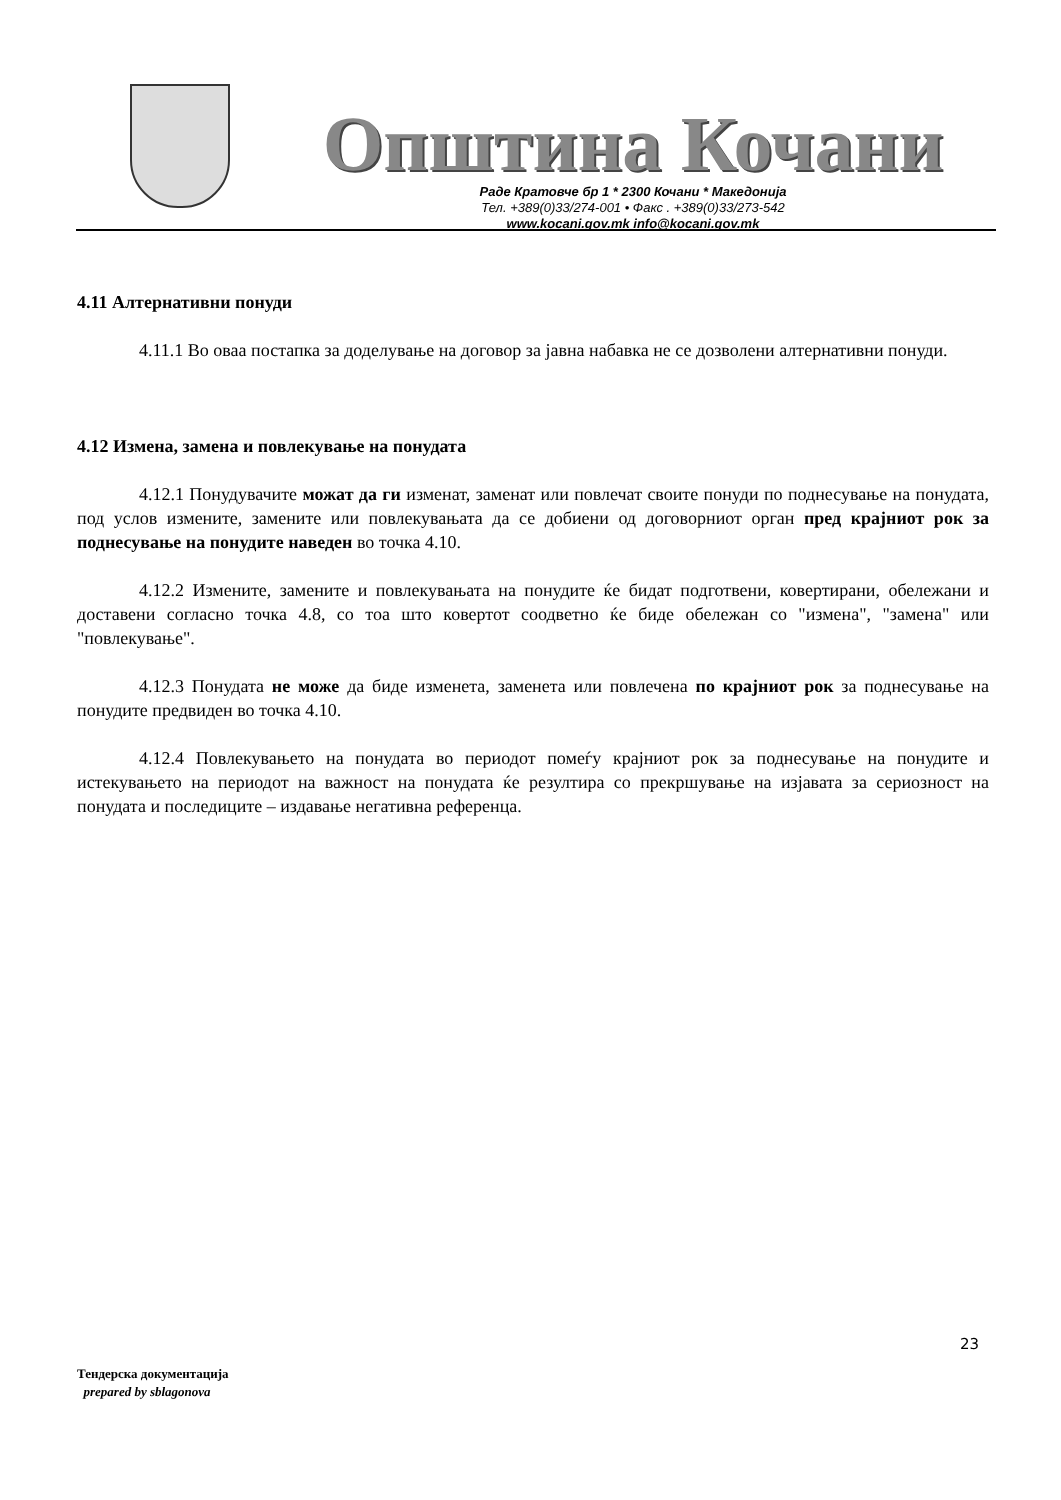Општина Кочани
Раде Кратовче бр 1 * 2300 Кочани * Македонија
Тел. +389(0)33/274-001 • Факс . +389(0)33/273-542
www.kocani.gov.mk info@kocani.gov.mk
4.11 Алтернативни понуди
4.11.1 Во оваа постапка за доделување на договор за јавна набавка не се дозволени алтернативни понуди.
4.12 Измена, замена и повлекување на понудата
4.12.1 Понудувачите можат да ги изменат, заменат или повлечат своите понуди по поднесување на понудата, под услов измените, замените или повлекувањата да се добиени од договорниот орган пред крајниот рок за поднесување на понудите наведен во точка 4.10.
4.12.2 Измените, замените и повлекувањата на понудите ќе бидат подготвени, ковертирани, обележани и доставени согласно точка 4.8, со тоа што ковертот соодветно ќе биде обележан со "измена", "замена" или "повлекување".
4.12.3 Понудата не може да биде изменета, заменета или повлечена по крајниот рок за поднесување на понудите предвиден во точка 4.10.
4.12.4 Повлекувањето на понудата во периодот помеѓу крајниот рок за поднесување на понудите и истекувањето на периодот на важност на понудата ќе резултира со прекршување на изјавата за сериозност на понудата и последиците – издавање негативна референца.
23
Тендерска документација
prepared by sblagonova